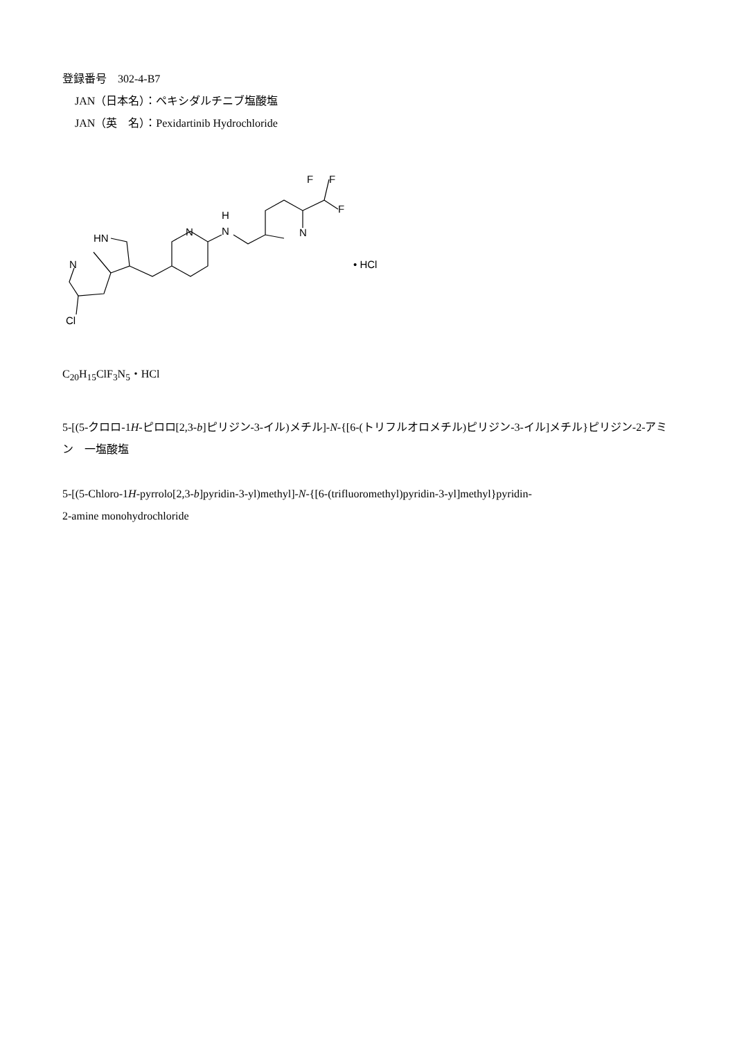登録番号　302-4-B7
JAN（日本名）：ペキシダルチニブ塩酸塩
JAN（英　名）：Pexidartinib Hydrochloride
HN
N
N
H
N
N
F
F
F
Cl
• HCl
C<sub>20</sub>H<sub>15</sub>ClF<sub>3</sub>N<sub>5</sub>・HCl
5-[(5-クロロ-1H-ピロロ[2,3-b]ピリジン-3-イル)メチル]-N-{[6-(トリフルオロメチル)ピリジン-3-イル]メチル}ピリジン-2-アミン　一塩酸塩
5-[(5-Chloro-1H-pyrrolo[2,3-b]pyridin-3-yl)methyl]-N-{[6-(trifluoromethyl)pyridin-3-yl]methyl}pyridin-
2-amine monohydrochloride